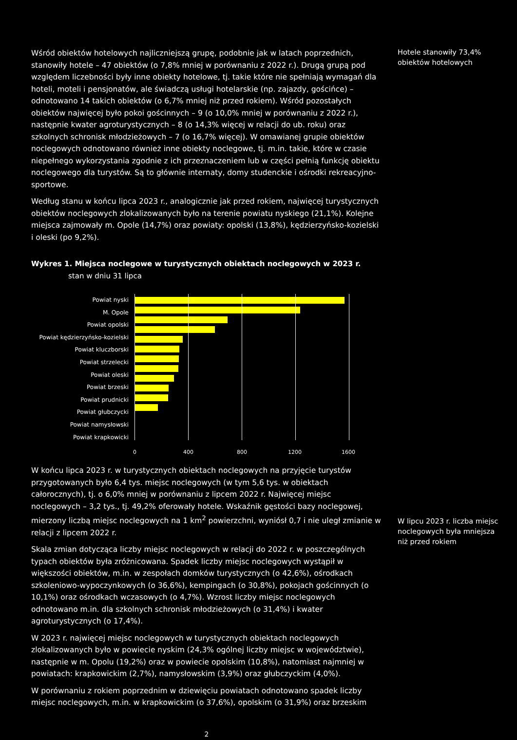Wśród obiektów hotelowych najliczniejszą grupę, podobnie jak w latach poprzednich, stanowiły hotele – 47 obiektów (o 7,8% mniej w porównaniu z 2022 r.). Drugą grupą pod względem liczebności były inne obiekty hotelowe, tj. takie które nie spełniają wymagań dla hoteli, moteli i pensjonatów, ale świadczą usługi hotelarskie (np. zajazdy, gościńce) – odnotowano 14 takich obiektów (o 6,7% mniej niż przed rokiem). Wśród pozostałych obiektów najwięcej było pokoi gościnnych – 9 (o 10,0% mniej w porównaniu z 2022 r.), następnie kwater agroturystycznych – 8 (o 14,3% więcej w relacji do ub. roku) oraz szkolnych schronisk młodzieżowych – 7 (o 16,7% więcej). W omawianej grupie obiektów noclegowych odnotowano również inne obiekty noclegowe, tj. m.in. takie, które w czasie niepełnego wykorzystania zgodnie z ich przeznaczeniem lub w części pełnią funkcję obiektu noclegowego dla turystów. Są to głównie internaty, domy studenckie i ośrodki rekreacyjno-sportowe.
Według stanu w końcu lipca 2023 r., analogicznie jak przed rokiem, najwięcej turystycznych obiektów noclegowych zlokalizowanych było na terenie powiatu nyskiego (21,1%). Kolejne miejsca zajmowały m. Opole (14,7%) oraz powiaty: opolski (13,8%), kędzierzyńsko-kozielski i oleski (po 9,2%).
Wykres 1. Miejsca noclegowe w turystycznych obiektach noclegowych w 2023 r.
stan w dniu 31 lipca
Powiat nyski
M. Opole
Powiat opolski
Powiat kędzierzyńsko-kozielski
Powiat kluczborski
Powiat strzelecki
Powiat oleski
Powiat brzeski
Powiat prudnicki
Powiat głubczycki
Powiat namysłowski
Powiat krapkowicki
0 400 800 1200 1600
W końcu lipca 2023 r. w turystycznych obiektach noclegowych na przyjęcie turystów przygotowanych było 6,4 tys. miejsc noclegowych (w tym 5,6 tys. w obiektach całorocznych), tj. o 6,0% mniej w porównaniu z lipcem 2022 r. Najwięcej miejsc noclegowych – 3,2 tys., tj. 49,2% oferowały hotele. Wskaźnik gęstości bazy noclegowej, mierzony liczbą miejsc noclegowych na 1 km<sup>2</sup> powierzchni, wyniósł 0,7 i nie uległ zmianie w relacji z lipcem 2022 r.
Skala zmian dotycząca liczby miejsc noclegowych w relacji do 2022 r. w poszczególnych typach obiektów była zróżnicowana. Spadek liczby miejsc noclegowych wystąpił w większości obiektów, m.in. w zespołach domków turystycznych (o 42,6%), ośrodkach szkoleniowo-wypoczynkowych (o 36,6%), kempingach (o 30,8%), pokojach gościnnych (o 10,1%) oraz ośrodkach wczasowych (o 4,7%). Wzrost liczby miejsc noclegowych odnotowano m.in. dla szkolnych schronisk młodzieżowych (o 31,4%) i kwater agroturystycznych (o 17,4%).
W 2023 r. najwięcej miejsc noclegowych w turystycznych obiektach noclegowych zlokalizowanych było w powiecie nyskim (24,3% ogólnej liczby miejsc w województwie), następnie w m. Opolu (19,2%) oraz w powiecie opolskim (10,8%), natomiast najmniej w powiatach: krapkowickim (2,7%), namysłowskim (3,9%) oraz głubczyckim (4,0%).
W porównaniu z rokiem poprzednim w dziewięciu powiatach odnotowano spadek liczby miejsc noclegowych, m.in. w krapkowickim (o 37,6%), opolskim (o 31,9%) oraz brzeskim
2
Hotele stanowiły 73,4% obiektów hotelowych
W lipcu 2023 r. liczba miejsc noclegowych była mniejsza niż przed rokiem